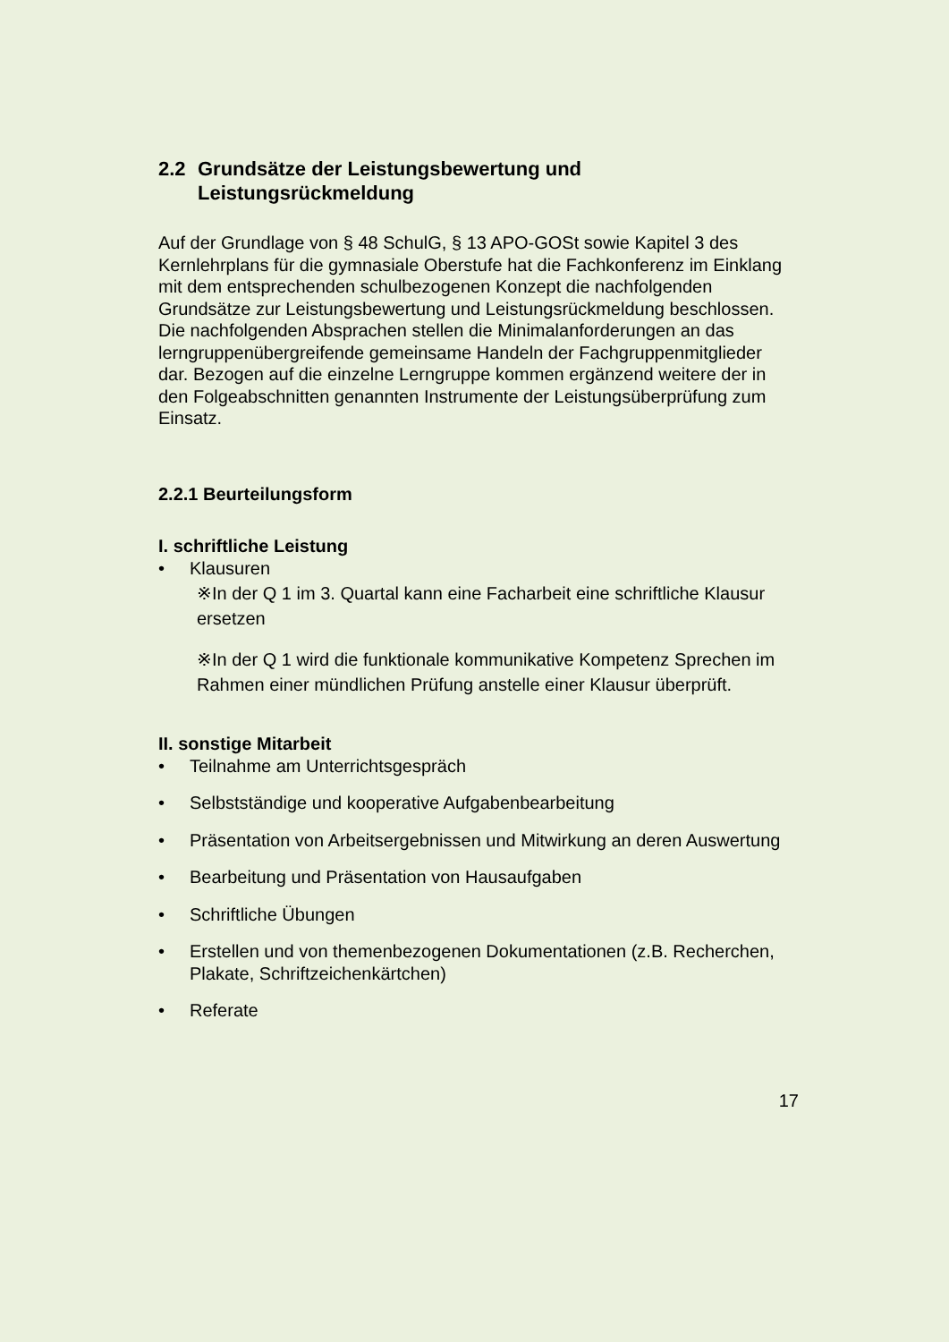2.2 Grundsätze der Leistungsbewertung und Leistungsrückmeldung
Auf der Grundlage von § 48 SchulG, § 13 APO-GOSt sowie Kapitel 3 des Kernlehrplans für die gymnasiale Oberstufe hat die Fachkonferenz im Einklang mit dem entsprechenden schulbezogenen Konzept die nachfolgenden Grundsätze zur Leistungsbewertung und Leistungsrückmeldung beschlossen. Die nachfolgenden Absprachen stellen die Minimalanforderungen an das lerngruppenübergreifende gemeinsame Handeln der Fachgruppenmitglieder dar. Bezogen auf die einzelne Lerngruppe kommen ergänzend weitere der in den Folgeabschnitten genannten Instrumente der Leistungsüberprüfung zum Einsatz.
2.2.1 Beurteilungsform
I. schriftliche Leistung
• Klausuren
※In der Q 1 im 3. Quartal kann eine Facharbeit eine schriftliche Klausur ersetzen
※In der Q 1 wird die funktionale kommunikative Kompetenz Sprechen im Rahmen einer mündlichen Prüfung anstelle einer Klausur überprüft.
II. sonstige Mitarbeit
• Teilnahme am Unterrichtsgespräch
• Selbstständige und kooperative Aufgabenbearbeitung
• Präsentation von Arbeitsergebnissen und Mitwirkung an deren Auswertung
• Bearbeitung und Präsentation von Hausaufgaben
• Schriftliche Übungen
• Erstellen und von themenbezogenen Dokumentationen (z.B. Recherchen, Plakate, Schriftzeichenkärtchen)
• Referate
17